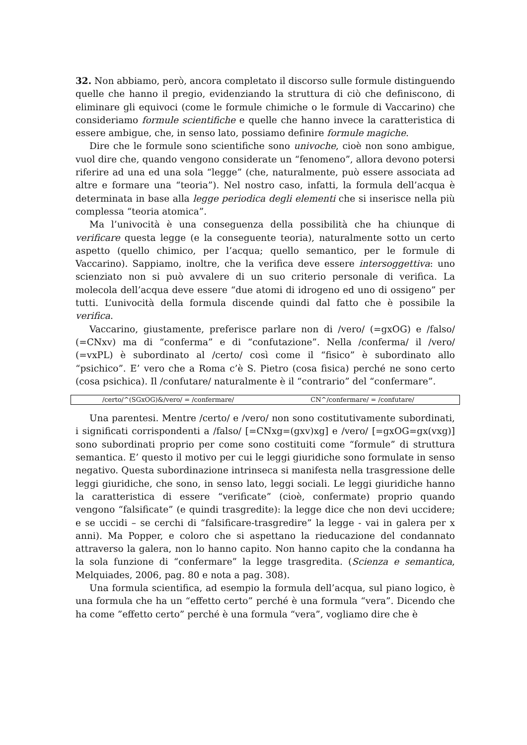32. Non abbiamo, però, ancora completato il discorso sulle formule distinguendo quelle che hanno il pregio, evidenziando la struttura di ciò che definiscono, di eliminare gli equivoci (come le formule chimiche o le formule di Vaccarino) che consideriamo formule scientifiche e quelle che hanno invece la caratteristica di essere ambigue, che, in senso lato, possiamo definire formule magiche.
Dire che le formule sono scientifiche sono univoche, cioè non sono ambigue, vuol dire che, quando vengono considerate un “fenomeno”, allora devono potersi riferire ad una ed una sola “legge” (che, naturalmente, può essere associata ad altre e formare una “teoria”). Nel nostro caso, infatti, la formula dell’acqua è determinata in base alla legge periodica degli elementi che si inserisce nella più complessa “teoria atomica”.
Ma l’univocità è una conseguenza della possibilità che ha chiunque di verificare questa legge (e la conseguente teoria), naturalmente sotto un certo aspetto (quello chimico, per l’acqua; quello semantico, per le formule di Vaccarino). Sappiamo, inoltre, che la verifica deve essere intersoggettiva: uno scienziato non si può avvalere di un suo criterio personale di verifica. La molecola dell’acqua deve essere “due atomi di idrogeno ed uno di ossigeno” per tutti. L’univocità della formula discende quindi dal fatto che è possibile la verifica.
Vaccarino, giustamente, preferisce parlare non di /vero/ (=gxOG) e /falso/ (=CNxv) ma di “conferma” e di “confutazione”. Nella /conferma/ il /vero/ (=vxPL) è subordinato al /certo/ così come il “fisico” è subordinato allo “psichico”. E’ vero che a Roma c’è S. Pietro (cosa fisica) perché ne sono certo (cosa psichica). Il /confutare/ naturalmente è il “contrario” del “confermare”.
/certo/^(SGxOG)&/vero/ = /confermare/ CN^/confermare/ = /confutare/
Una parentesi. Mentre /certo/ e /vero/ non sono costitutivamente subordinati, i significati corrispondenti a /falso/ [=CNxg=(gxv)xg] e /vero/ [=gxOG=gx(vxg)] sono subordinati proprio per come sono costituiti come “formule” di struttura semantica. E’ questo il motivo per cui le leggi giuridiche sono formulate in senso negativo. Questa subordinazione intrinseca si manifesta nella trasgressione delle leggi giuridiche, che sono, in senso lato, leggi sociali. Le leggi giuridiche hanno la caratteristica di essere “verificate” (cioè, confermate) proprio quando vengono “falsificate” (e quindi trasgredite): la legge dice che non devi uccidere; e se uccidi – se cerchi di “falsificare-trasgredire” la legge - vai in galera per x anni). Ma Popper, e coloro che si aspettano la rieducazione del condannato attraverso la galera, non lo hanno capito. Non hanno capito che la condanna ha la sola funzione di “confermare” la legge trasgredita. (Scienza e semantica, Melquiades, 2006, pag. 80 e nota a pag. 308).
Una formula scientifica, ad esempio la formula dell’acqua, sul piano logico, è una formula che ha un “effetto certo” perché è una formula “vera”. Dicendo che ha come ”effetto certo” perché è una formula “vera”, vogliamo dire che è